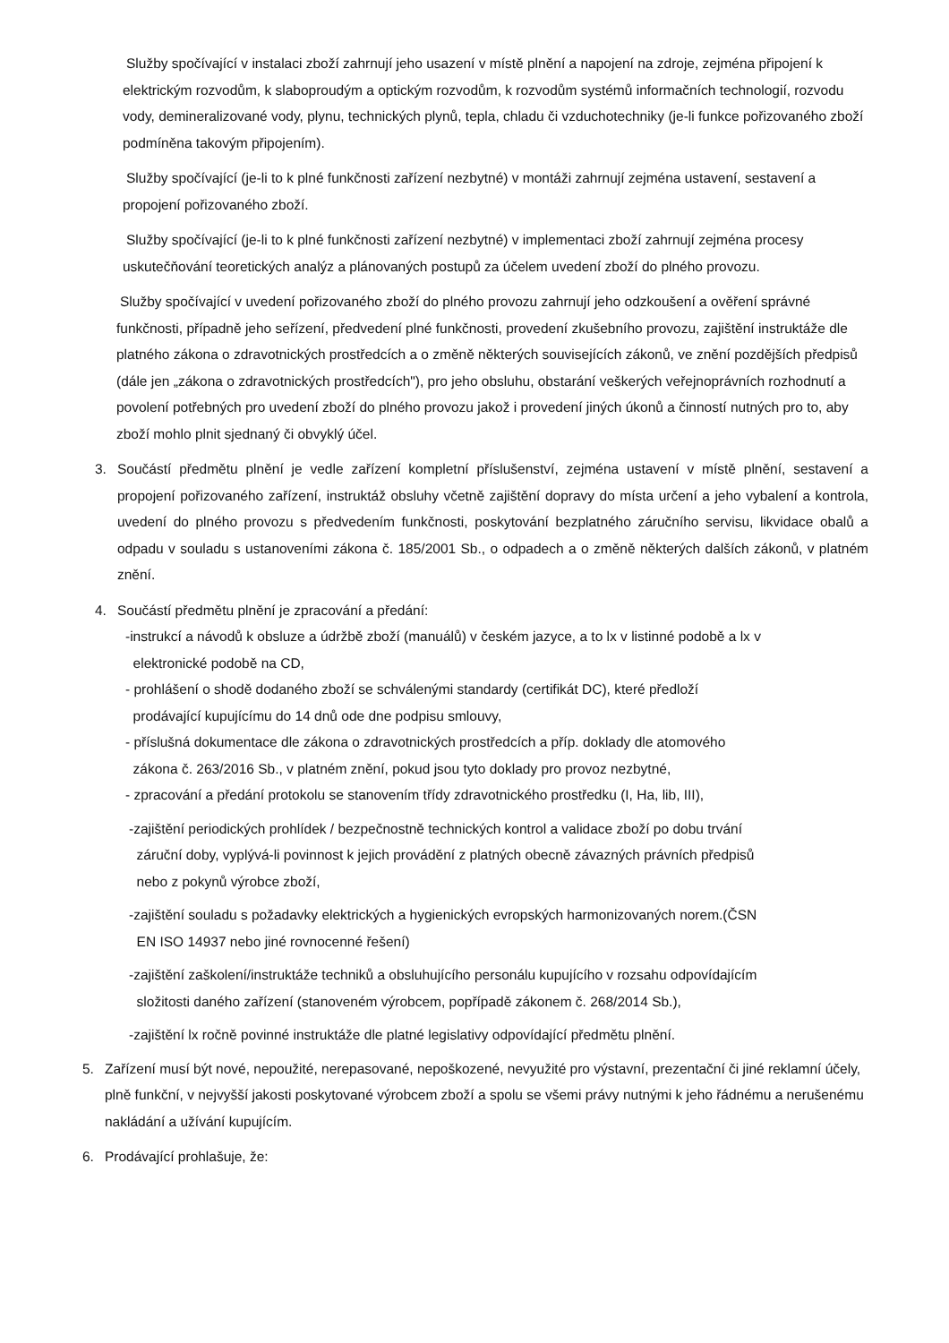Služby spočívající v instalaci zboží zahrnují jeho usazení v místě plnění a napojení na zdroje, zejména připojení k elektrickým rozvodům, k slaboproudým a optickým rozvodům, k rozvodům systémů informačních technologií, rozvodu vody, demineralizované vody, plynu, technických plynů, tepla, chladu či vzduchotechniky (je-li funkce pořizovaného zboží podmíněna takovým připojením).
Služby spočívající (je-li to k plné funkčnosti zařízení nezbytné) v montáži zahrnují zejména ustavení, sestavení a propojení pořizovaného zboží.
Služby spočívající (je-li to k plné funkčnosti zařízení nezbytné) v implementaci zboží zahrnují zejména procesy uskutečňování teoretických analýz a plánovaných postupů za účelem uvedení zboží do plného provozu.
Služby spočívající v uvedení pořizovaného zboží do plného provozu zahrnují jeho odzkoušení a ověření správné funkčnosti, případně jeho seřízení, předvedení plné funkčnosti, provedení zkušebního provozu, zajištění instruktáže dle platného zákona o zdravotnických prostředcích a o změně některých souvisejících zákonů, ve znění pozdějších předpisů (dále jen „zákona o zdravotnických prostředcích"), pro jeho obsluhu, obstarání veškerých veřejnoprávních rozhodnutí a povolení potřebných pro uvedení zboží do plného provozu jakož i provedení jiných úkonů a činností nutných pro to, aby zboží mohlo plnit sjednaný či obvyklý účel.
3. Součástí předmětu plnění je vedle zařízení kompletní příslušenství, zejména ustavení v místě plnění, sestavení a propojení pořizovaného zařízení, instruktáž obsluhy včetně zajištění dopravy do místa určení a jeho vybalení a kontrola, uvedení do plného provozu s předvedením funkčnosti, poskytování bezplatného záručního servisu, likvidace obalů a odpadu v souladu s ustanoveními zákona č. 185/2001 Sb., o odpadech a o změně některých dalších zákonů, v platném znění.
4. Součástí předmětu plnění je zpracování a předání:
-instrukcí a návodů k obsluze a údržbě zboží (manuálů) v českém jazyce, a to lx v listinné podobě a lx v
elektronické podobě na CD,
- prohlášení o shodě dodaného zboží se schválenými standardy (certifikát DC), které předloží
prodávající kupujícímu do 14 dnů ode dne podpisu smlouvy,
- příslušná dokumentace dle zákona o zdravotnických prostředcích a příp. doklady dle atomového
zákona č. 263/2016 Sb., v platném znění, pokud jsou tyto doklady pro provoz nezbytné,
- zpracování a předání protokolu se stanovením třídy zdravotnického prostředku (I, Ha, lib, III),
-zajištění periodických prohlídek / bezpečnostně technických kontrol a validace zboží po dobu trvání
záruční doby, vyplývá-li povinnost k jejich provádění z platných obecně závazných právních předpisů
nebo z pokynů výrobce zboží,
-zajištění souladu s požadavky elektrických a hygienických evropských harmonizovaných norem.(ČSN
EN ISO 14937 nebo jiné rovnocenné řešení)
-zajištění zaškolení/instruktáže techniků a obsluhujícího personálu kupujícího v rozsahu odpovídajícím
složitosti daného zařízení (stanoveném výrobcem, popřípadě zákonem č. 268/2014 Sb.),
-zajištění lx ročně povinné instruktáže dle platné legislativy odpovídající předmětu plnění.
5. Zařízení musí být nové, nepoužité, nerepasované, nepoškozené, nevyužité pro výstavní, prezentační či jiné reklamní účely, plně funkční, v nejvyšší jakosti poskytované výrobcem zboží a spolu se všemi právy nutnými k jeho řádnému a nerušenému nakládání a užívání kupujícím.
6. Prodávající prohlašuje, že: